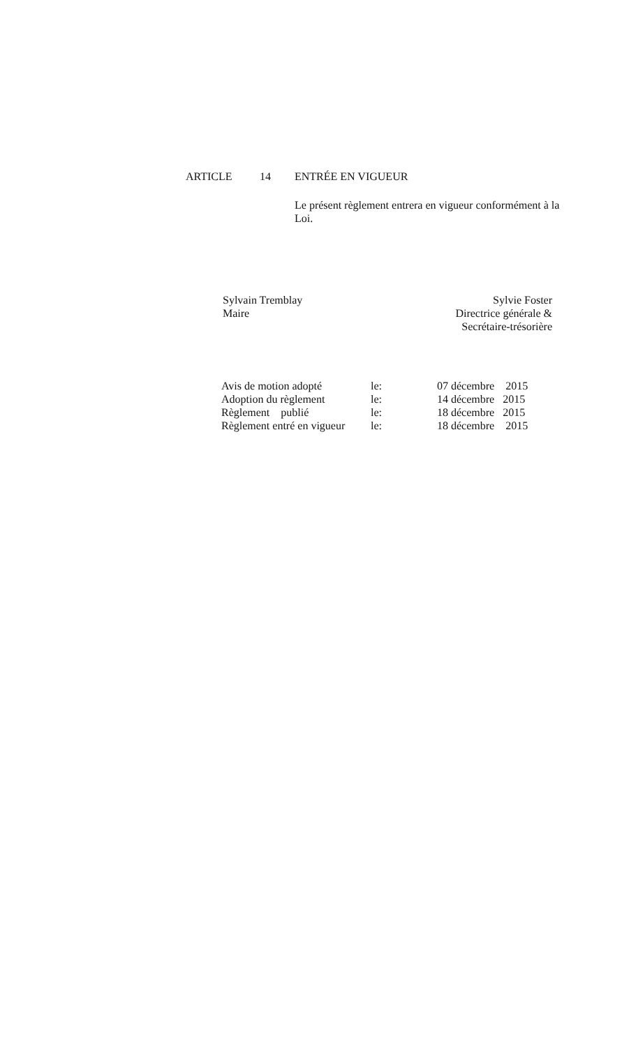ARTICLE 14 ENTRÉE EN VIGUEUR
Le présent règlement entrera en vigueur conformément à la Loi.
Sylvain Tremblay
Maire
Sylvie Foster
Directrice générale &
Secrétaire-trésorière
| Avis de motion adopté | le: | 07 décembre 2015 |
| Adoption du règlement | le: | 14 décembre 2015 |
| Règlement publié | le: | 18 décembre 2015 |
| Règlement entré en vigueur | le: | 18 décembre 2015 |